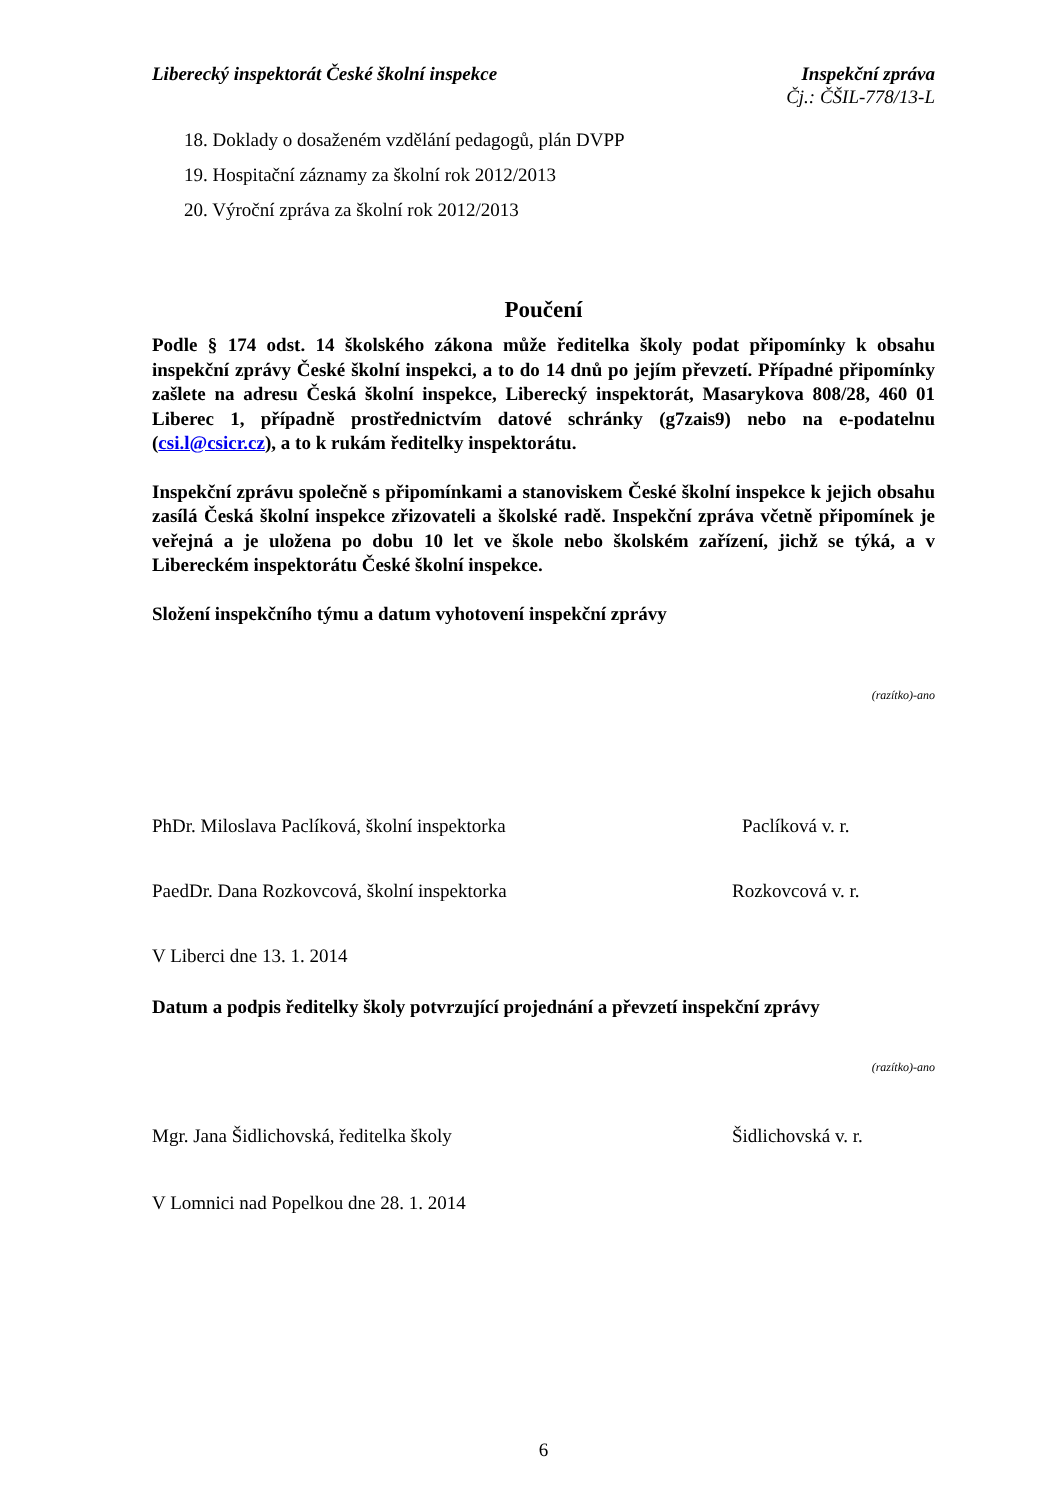Liberecký inspektorát České školní inspekce
Inspekční zpráva
Čj.: ČŠIL-778/13-L
18. Doklady o dosaženém vzdělání pedagogů, plán DVPP
19. Hospitační záznamy za školní rok 2012/2013
20. Výroční zpráva za školní rok 2012/2013
Poučení
Podle § 174 odst. 14 školského zákona může ředitelka školy podat připomínky k obsahu inspekční zprávy České školní inspekci, a to do 14 dnů po jejím převzetí. Případné připomínky zašlete na adresu Česká školní inspekce, Liberecký inspektorát, Masarykova 808/28, 460 01 Liberec 1, případně prostřednictvím datové schránky (g7zais9) nebo na e-podatelnu (csi.l@csicr.cz), a to k rukám ředitelky inspektorátu.
Inspekční zprávu společně s připomínkami a stanoviskem České školní inspekce k jejich obsahu zasílá Česká školní inspekce zřizovateli a školské radě. Inspekční zpráva včetně připomínek je veřejná a je uložena po dobu 10 let ve škole nebo školském zařízení, jichž se týká, a v Libereckém inspektorátu České školní inspekce.
Složení inspekčního týmu a datum vyhotovení inspekční zprávy
(razítko)-ano
PhDr. Miloslava Paclíková, školní inspektorka Paclíková v. r.
PaedDr. Dana Rozkovcová, školní inspektorka Rozkovcová v. r.
V Liberci dne 13. 1. 2014
Datum a podpis ředitelky školy potvrzující projednání a převzetí inspekční zprávy
(razítko)-ano
Mgr. Jana Šidlichovská, ředitelka školy Šidlichovská v. r.
V Lomnici nad Popelkou dne 28. 1. 2014
6